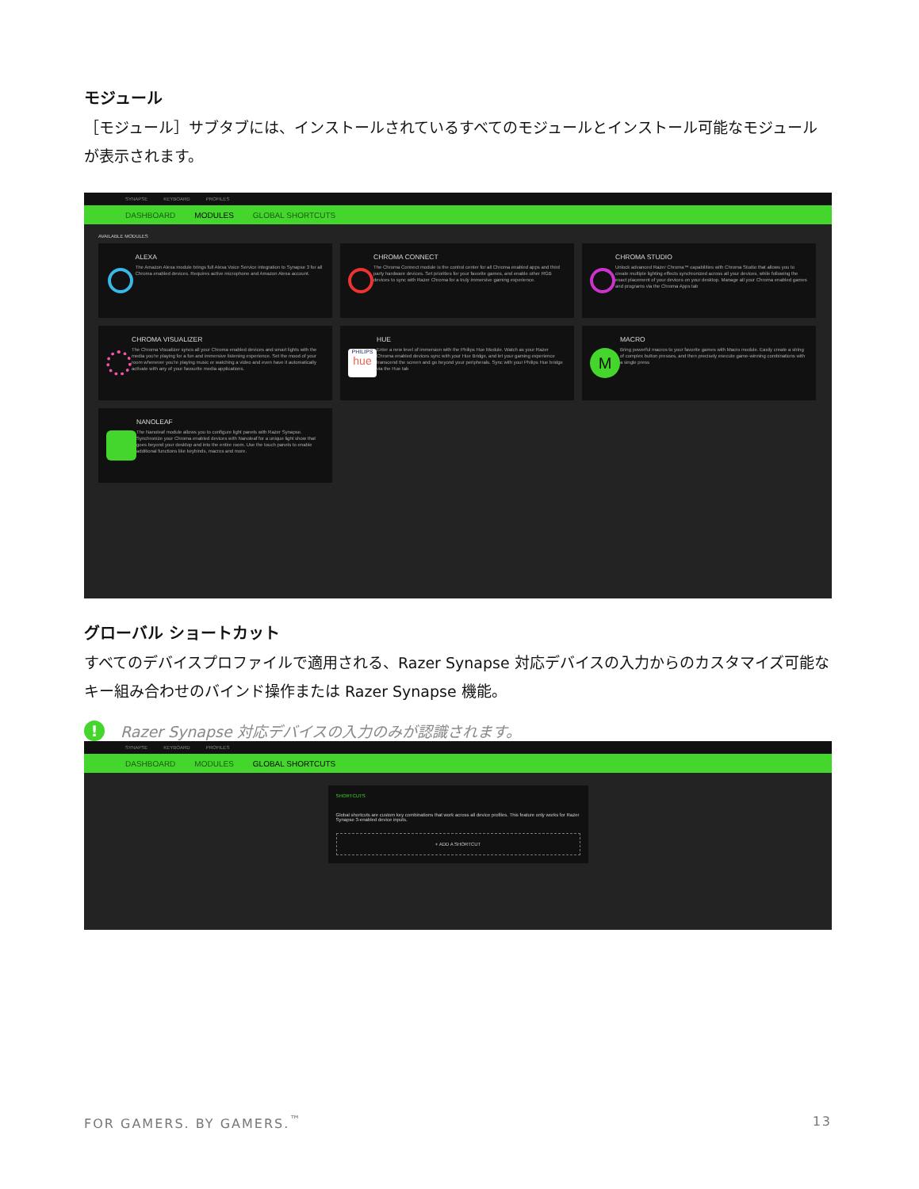モジュール
［モジュール］サブタブには、インストールされているすべてのモジュールとインストール可能なモジュールが表示されます。
SYNAPSE KEYBOARD PROFILES
DASHBOARD MODULES GLOBAL SHORTCUTS
AVAILABLE MODULES
ALEXA
The Amazon Alexa module brings full Alexa Voice Service integration to Synapse 3 for all Chroma enabled devices. Requires active microphone and Amazon Alexa account.
CHROMA CONNECT
The Chroma Connect module is the control center for all Chroma enabled apps and third party hardware devices. Set priorities for your favorite games, and enable other RGB devices to sync with Razer Chroma for a truly immersive gaming experience.
CHROMA STUDIO
Unlock advanced Razer Chroma™ capabilities with Chroma Studio that allows you to create multiple lighting effects synchronized across all your devices, while following the exact placement of your devices on your desktop. Manage all your Chroma enabled games and programs via the Chroma Apps tab
CHROMA VISUALIZER
The Chroma Visualizer syncs all your Chroma enabled devices and smart lights with the media you're playing for a fun and immersive listening experience. Set the mood of your room whenever you're playing music or watching a video and even have it automatically activate with any of your favourite media applications.
PHILIPS
hue
HUE
Enter a new level of immersion with the Philips Hue Module. Watch as your Razer Chroma enabled devices sync with your Hue Bridge, and let your gaming experience transcend the screen and go beyond your peripherals. Sync with your Philips Hue bridge via the Hue tab
M
MACRO
Bring powerful macros to your favorite games with Macro module. Easily create a string of complex button presses, and then precisely execute game-winning combinations with a single press
NANOLEAF
The Nanoleaf module allows you to configure light panels with Razer Synapse. Synchronize your Chroma enabled devices with Nanoleaf for a unique light show that goes beyond your desktop and into the entire room. Use the touch panels to enable additional functions like keybinds, macros and more.
グローバル ショートカット
すべてのデバイスプロファイルで適用される、Razer Synapse 対応デバイスの入力からのカスタマイズ可能なキー組み合わせのバインド操作または Razer Synapse 機能。
! Razer Synapse 対応デバイスの入力のみが認識されます。
SYNAPSE KEYBOARD PROFILES
DASHBOARD MODULES GLOBAL SHORTCUTS
SHORTCUTS
Global shortcuts are custom key combinations that work across all device profiles. This feature only works for Razer Synapse 3-enabled device inputs.
+ ADD A SHORTCUT
FOR GAMERS. BY GAMERS.<sup>™</sup> 13